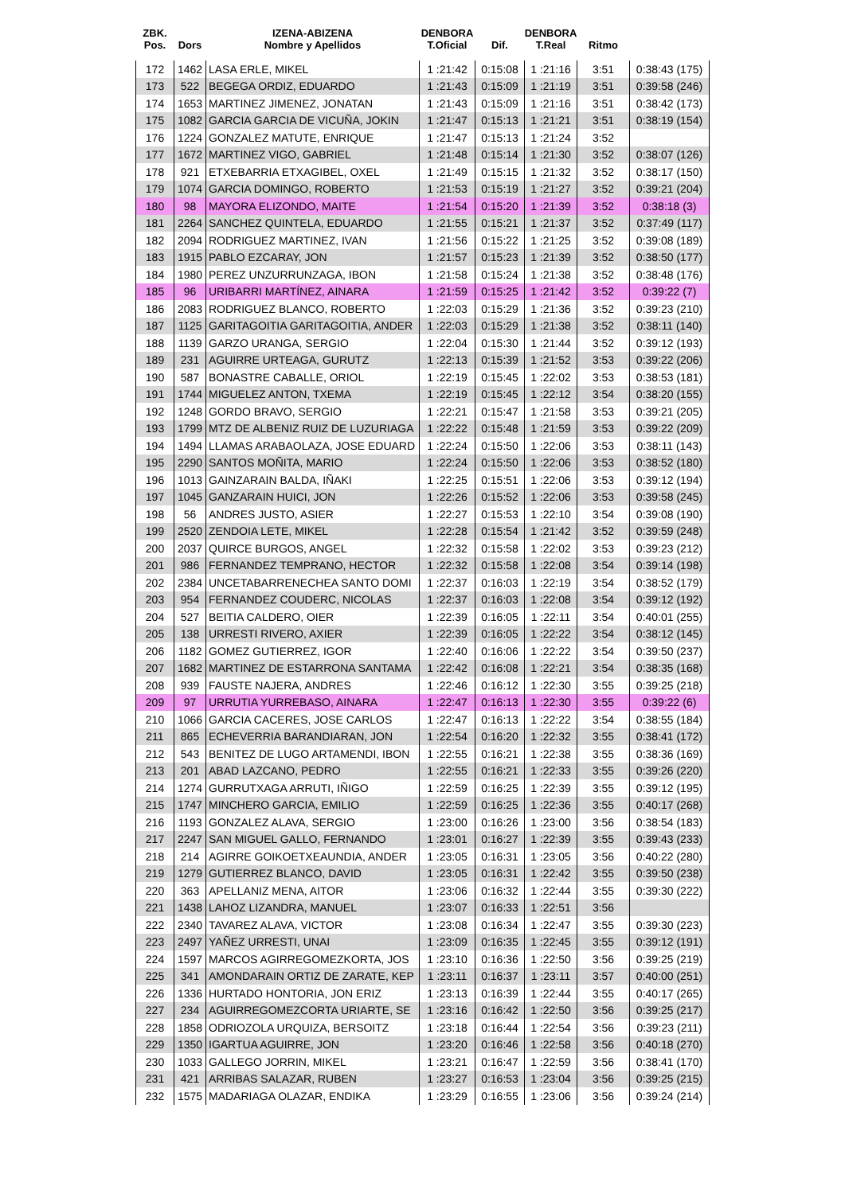| ZBK. Pos. | Dors | IZENA-ABIZENA Nombre y Apellidos | DENBORA T.Oficial | Dif. | DENBORA T.Real | Ritmo | |
| --- | --- | --- | --- | --- | --- | --- | --- |
| 172 | 1462 | LASA ERLE, MIKEL | 1 :21:42 | 0:15:08 | 1 :21:16 | 3:51 | 0:38:43 (175) |
| 173 | 522 | BEGEGA ORDIZ, EDUARDO | 1 :21:43 | 0:15:09 | 1 :21:19 | 3:51 | 0:39:58 (246) |
| 174 | 1653 | MARTINEZ JIMENEZ, JONATAN | 1 :21:43 | 0:15:09 | 1 :21:16 | 3:51 | 0:38:42 (173) |
| 175 | 1082 | GARCIA GARCIA DE VICUÑA, JOKIN | 1 :21:47 | 0:15:13 | 1 :21:21 | 3:51 | 0:38:19 (154) |
| 176 | 1224 | GONZALEZ MATUTE, ENRIQUE | 1 :21:47 | 0:15:13 | 1 :21:24 | 3:52 | |
| 177 | 1672 | MARTINEZ VIGO, GABRIEL | 1 :21:48 | 0:15:14 | 1 :21:30 | 3:52 | 0:38:07 (126) |
| 178 | 921 | ETXEBARRIA ETXAGIBEL, OXEL | 1 :21:49 | 0:15:15 | 1 :21:32 | 3:52 | 0:38:17 (150) |
| 179 | 1074 | GARCIA DOMINGO, ROBERTO | 1 :21:53 | 0:15:19 | 1 :21:27 | 3:52 | 0:39:21 (204) |
| 180 | 98 | MAYORA ELIZONDO, MAITE | 1 :21:54 | 0:15:20 | 1 :21:39 | 3:52 | 0:38:18 (3) |
| 181 | 2264 | SANCHEZ QUINTELA, EDUARDO | 1 :21:55 | 0:15:21 | 1 :21:37 | 3:52 | 0:37:49 (117) |
| 182 | 2094 | RODRIGUEZ MARTINEZ, IVAN | 1 :21:56 | 0:15:22 | 1 :21:25 | 3:52 | 0:39:08 (189) |
| 183 | 1915 | PABLO EZCARAY, JON | 1 :21:57 | 0:15:23 | 1 :21:39 | 3:52 | 0:38:50 (177) |
| 184 | 1980 | PEREZ UNZURRUNZAGA, IBON | 1 :21:58 | 0:15:24 | 1 :21:38 | 3:52 | 0:38:48 (176) |
| 185 | 96 | URIBARRI MARTÍNEZ, AINARA | 1 :21:59 | 0:15:25 | 1 :21:42 | 3:52 | 0:39:22 (7) |
| 186 | 2083 | RODRIGUEZ BLANCO, ROBERTO | 1 :22:03 | 0:15:29 | 1 :21:36 | 3:52 | 0:39:23 (210) |
| 187 | 1125 | GARITAGOITIA GARITAGOITIA, ANDER | 1 :22:03 | 0:15:29 | 1 :21:38 | 3:52 | 0:38:11 (140) |
| 188 | 1139 | GARZO URANGA, SERGIO | 1 :22:04 | 0:15:30 | 1 :21:44 | 3:52 | 0:39:12 (193) |
| 189 | 231 | AGUIRRE URTEAGA, GURUTZ | 1 :22:13 | 0:15:39 | 1 :21:52 | 3:53 | 0:39:22 (206) |
| 190 | 587 | BONASTRE CABALLE, ORIOL | 1 :22:19 | 0:15:45 | 1 :22:02 | 3:53 | 0:38:53 (181) |
| 191 | 1744 | MIGUELEZ ANTON, TXEMA | 1 :22:19 | 0:15:45 | 1 :22:12 | 3:54 | 0:38:20 (155) |
| 192 | 1248 | GORDO BRAVO, SERGIO | 1 :22:21 | 0:15:47 | 1 :21:58 | 3:53 | 0:39:21 (205) |
| 193 | 1799 | MTZ DE ALBENIZ RUIZ DE LUZURIAGA | 1 :22:22 | 0:15:48 | 1 :21:59 | 3:53 | 0:39:22 (209) |
| 194 | 1494 | LLAMAS ARABAOLAZA, JOSE EDUARD | 1 :22:24 | 0:15:50 | 1 :22:06 | 3:53 | 0:38:11 (143) |
| 195 | 2290 | SANTOS MOÑITA, MARIO | 1 :22:24 | 0:15:50 | 1 :22:06 | 3:53 | 0:38:52 (180) |
| 196 | 1013 | GAINZARAIN BALDA, IÑAKI | 1 :22:25 | 0:15:51 | 1 :22:06 | 3:53 | 0:39:12 (194) |
| 197 | 1045 | GANZARAIN HUICI, JON | 1 :22:26 | 0:15:52 | 1 :22:06 | 3:53 | 0:39:58 (245) |
| 198 | 56 | ANDRES JUSTO, ASIER | 1 :22:27 | 0:15:53 | 1 :22:10 | 3:54 | 0:39:08 (190) |
| 199 | 2520 | ZENDOIA LETE, MIKEL | 1 :22:28 | 0:15:54 | 1 :21:42 | 3:52 | 0:39:59 (248) |
| 200 | 2037 | QUIRCE BURGOS, ANGEL | 1 :22:32 | 0:15:58 | 1 :22:02 | 3:53 | 0:39:23 (212) |
| 201 | 986 | FERNANDEZ TEMPRANO, HECTOR | 1 :22:32 | 0:15:58 | 1 :22:08 | 3:54 | 0:39:14 (198) |
| 202 | 2384 | UNCETABARRENECHEA SANTO DOMI | 1 :22:37 | 0:16:03 | 1 :22:19 | 3:54 | 0:38:52 (179) |
| 203 | 954 | FERNANDEZ COUDERC, NICOLAS | 1 :22:37 | 0:16:03 | 1 :22:08 | 3:54 | 0:39:12 (192) |
| 204 | 527 | BEITIA CALDERO, OIER | 1 :22:39 | 0:16:05 | 1 :22:11 | 3:54 | 0:40:01 (255) |
| 205 | 138 | URRESTI RIVERO, AXIER | 1 :22:39 | 0:16:05 | 1 :22:22 | 3:54 | 0:38:12 (145) |
| 206 | 1182 | GOMEZ GUTIERREZ, IGOR | 1 :22:40 | 0:16:06 | 1 :22:22 | 3:54 | 0:39:50 (237) |
| 207 | 1682 | MARTINEZ DE ESTARRONA SANTAMA | 1 :22:42 | 0:16:08 | 1 :22:21 | 3:54 | 0:38:35 (168) |
| 208 | 939 | FAUSTE NAJERA, ANDRES | 1 :22:46 | 0:16:12 | 1 :22:30 | 3:55 | 0:39:25 (218) |
| 209 | 97 | URRUTIA YURREBASO, AINARA | 1 :22:47 | 0:16:13 | 1 :22:30 | 3:55 | 0:39:22 (6) |
| 210 | 1066 | GARCIA CACERES, JOSE CARLOS | 1 :22:47 | 0:16:13 | 1 :22:22 | 3:54 | 0:38:55 (184) |
| 211 | 865 | ECHEVERRIA BARANDIARAN, JON | 1 :22:54 | 0:16:20 | 1 :22:32 | 3:55 | 0:38:41 (172) |
| 212 | 543 | BENITEZ DE LUGO ARTAMENDI, IBON | 1 :22:55 | 0:16:21 | 1 :22:38 | 3:55 | 0:38:36 (169) |
| 213 | 201 | ABAD LAZCANO, PEDRO | 1 :22:55 | 0:16:21 | 1 :22:33 | 3:55 | 0:39:26 (220) |
| 214 | 1274 | GURRUTXAGA ARRUTI, IÑIGO | 1 :22:59 | 0:16:25 | 1 :22:39 | 3:55 | 0:39:12 (195) |
| 215 | 1747 | MINCHERO GARCIA, EMILIO | 1 :22:59 | 0:16:25 | 1 :22:36 | 3:55 | 0:40:17 (268) |
| 216 | 1193 | GONZALEZ ALAVA, SERGIO | 1 :23:00 | 0:16:26 | 1 :23:00 | 3:56 | 0:38:54 (183) |
| 217 | 2247 | SAN MIGUEL GALLO, FERNANDO | 1 :23:01 | 0:16:27 | 1 :22:39 | 3:55 | 0:39:43 (233) |
| 218 | 214 | AGIRRE GOIKOETXEAUNDIA, ANDER | 1 :23:05 | 0:16:31 | 1 :23:05 | 3:56 | 0:40:22 (280) |
| 219 | 1279 | GUTIERREZ BLANCO, DAVID | 1 :23:05 | 0:16:31 | 1 :22:42 | 3:55 | 0:39:50 (238) |
| 220 | 363 | APELLANIZ MENA, AITOR | 1 :23:06 | 0:16:32 | 1 :22:44 | 3:55 | 0:39:30 (222) |
| 221 | 1438 | LAHOZ LIZANDRA, MANUEL | 1 :23:07 | 0:16:33 | 1 :22:51 | 3:56 | |
| 222 | 2340 | TAVAREZ ALAVA, VICTOR | 1 :23:08 | 0:16:34 | 1 :22:47 | 3:55 | 0:39:30 (223) |
| 223 | 2497 | YAÑEZ URRESTI, UNAI | 1 :23:09 | 0:16:35 | 1 :22:45 | 3:55 | 0:39:12 (191) |
| 224 | 1597 | MARCOS AGIRREGOMEZKORTA, JOS | 1 :23:10 | 0:16:36 | 1 :22:50 | 3:56 | 0:39:25 (219) |
| 225 | 341 | AMONDARAIN ORTIZ DE ZARATE, KEP | 1 :23:11 | 0:16:37 | 1 :23:11 | 3:57 | 0:40:00 (251) |
| 226 | 1336 | HURTADO HONTORIA, JON ERIZ | 1 :23:13 | 0:16:39 | 1 :22:44 | 3:55 | 0:40:17 (265) |
| 227 | 234 | AGUIRREGOMEZCORTA URIARTE, SE | 1 :23:16 | 0:16:42 | 1 :22:50 | 3:56 | 0:39:25 (217) |
| 228 | 1858 | ODRIOZOLA URQUIZA, BERSOITZ | 1 :23:18 | 0:16:44 | 1 :22:54 | 3:56 | 0:39:23 (211) |
| 229 | 1350 | IGARTUA AGUIRRE, JON | 1 :23:20 | 0:16:46 | 1 :22:58 | 3:56 | 0:40:18 (270) |
| 230 | 1033 | GALLEGO JORRIN, MIKEL | 1 :23:21 | 0:16:47 | 1 :22:59 | 3:56 | 0:38:41 (170) |
| 231 | 421 | ARRIBAS SALAZAR, RUBEN | 1 :23:27 | 0:16:53 | 1 :23:04 | 3:56 | 0:39:25 (215) |
| 232 | 1575 | MADARIAGA OLAZAR, ENDIKA | 1 :23:29 | 0:16:55 | 1 :23:06 | 3:56 | 0:39:24 (214) |